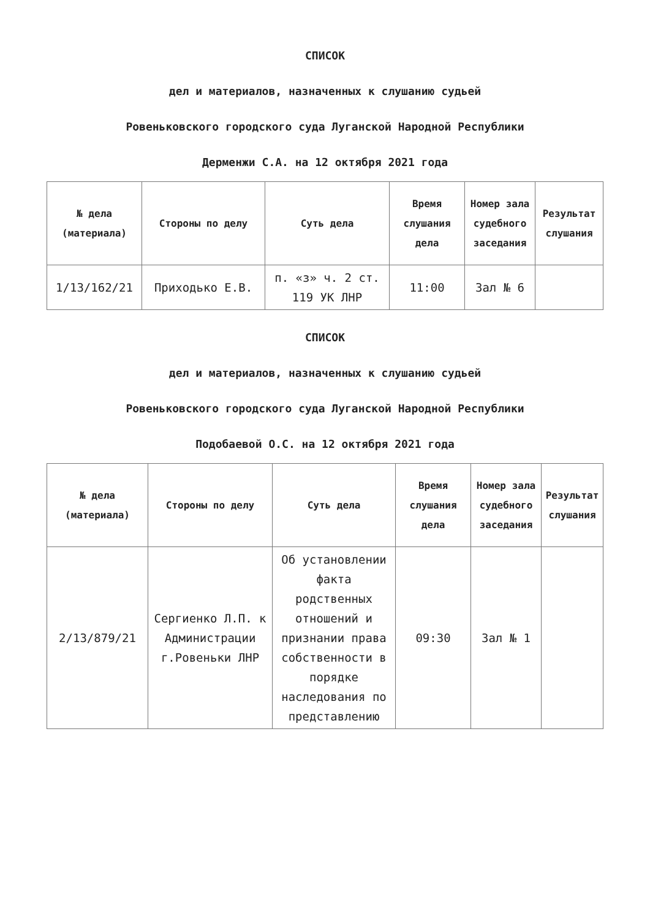СПИСОК
дел и материалов, назначенных к слушанию судьей
Ровеньковского городского суда Луганской Народной Республики
Дерменжи С.А. на 12 октября 2021 года
| № дела (материала) | Стороны по делу | Суть дела | Время слушания дела | Номер зала судебного заседания | Результат слушания |
| --- | --- | --- | --- | --- | --- |
| 1/13/162/21 | Приходько Е.В. | п. «з» ч. 2 ст. 119 УК ЛНР | 11:00 | Зал № 6 | |
СПИСОК
дел и материалов, назначенных к слушанию судьей
Ровеньковского городского суда Луганской Народной Республики
Подобаевой О.С. на 12 октября 2021 года
| № дела (материала) | Стороны по делу | Суть дела | Время слушания дела | Номер зала судебного заседания | Результат слушания |
| --- | --- | --- | --- | --- | --- |
| 2/13/879/21 | Сергиенко Л.П. к Администрации г.Ровеньки ЛНР | Об установлении факта родственных отношений и признании права собственности в порядке наследования по представлению | 09:30 | Зал № 1 | |